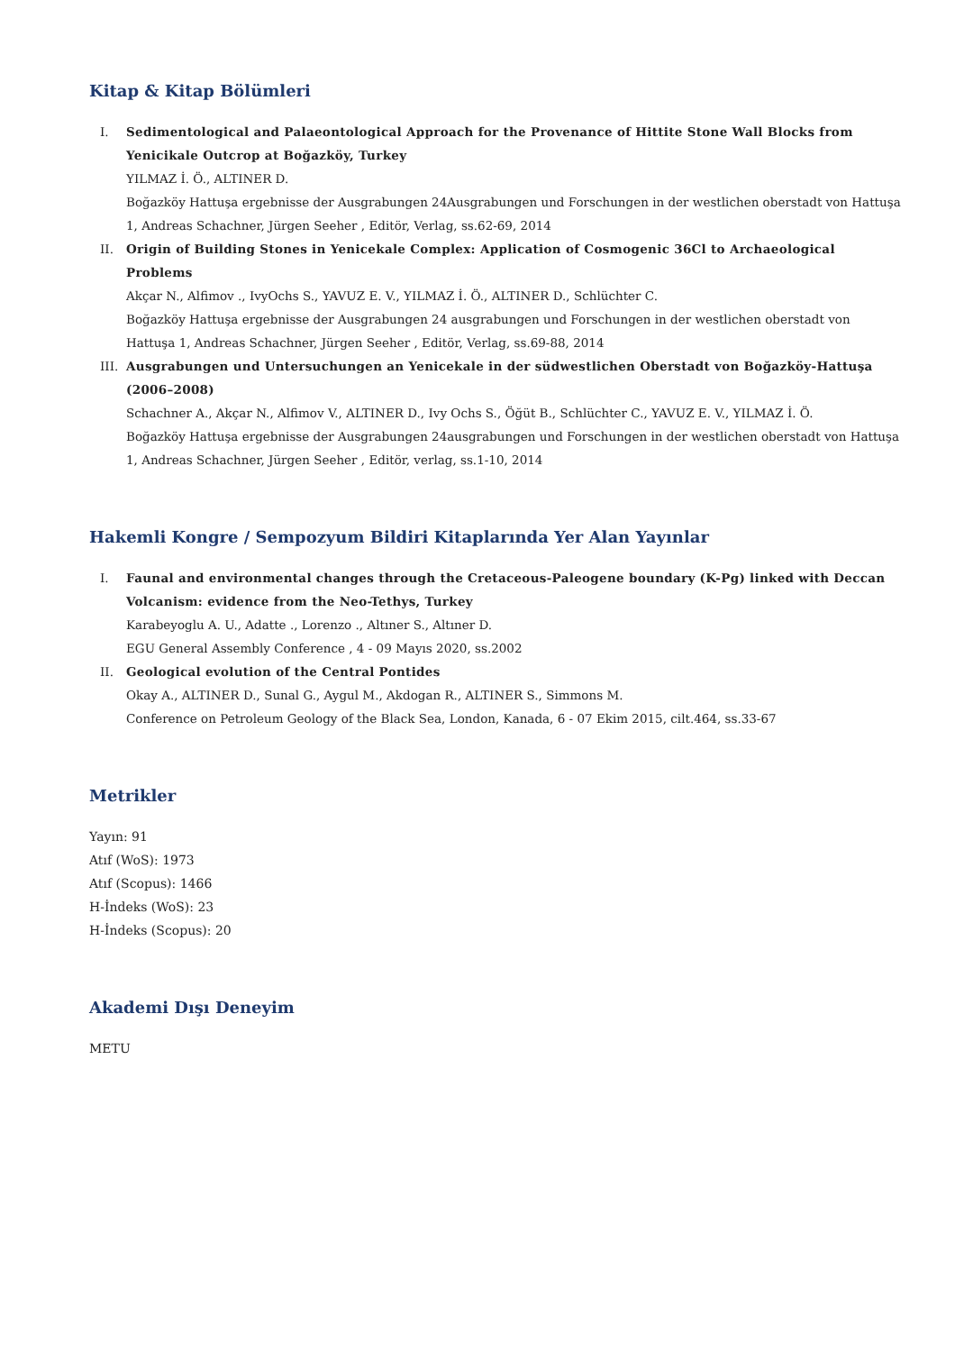Kitap & Kitap Bölümleri
I. Sedimentological and Palaeontological Approach for the Provenance of Hittite Stone Wall Blocks from Yenicikale Outcrop at Boğazköy, Turkey
YILMAZ İ. Ö., ALTINER D.
Boğazköy Hattuşa ergebnisse der Ausgrabungen 24Ausgrabungen und Forschungen in der westlichen oberstadt von Hattuşa 1, Andreas Schachner, Jürgen Seeher , Editör, Verlag, ss.62-69, 2014
II. Origin of Building Stones in Yenicekale Complex: Application of Cosmogenic 36Cl to Archaeological Problems
Akçar N., Alfimov ., IvyOchs S., YAVUZ E. V., YILMAZ İ. Ö., ALTINER D., Schlüchter C.
Boğazköy Hattuşa ergebnisse der Ausgrabungen 24 ausgrabungen und Forschungen in der westlichen oberstadt von Hattuşa 1, Andreas Schachner, Jürgen Seeher , Editör, Verlag, ss.69-88, 2014
III. Ausgrabungen und Untersuchungen an Yenicekale in der südwestlichen Oberstadt von Boğazköy-Hattuşa (2006–2008)
Schachner A., Akçar N., Alfimov V., ALTINER D., Ivy Ochs S., Öğüt B., Schlüchter C., YAVUZ E. V., YILMAZ İ. Ö.
Boğazköy Hattuşa ergebnisse der Ausgrabungen 24ausgrabungen und Forschungen in der westlichen oberstadt von Hattuşa 1, Andreas Schachner, Jürgen Seeher , Editör, verlag, ss.1-10, 2014
Hakemli Kongre / Sempozyum Bildiri Kitaplarında Yer Alan Yayınlar
I. Faunal and environmental changes through the Cretaceous-Paleogene boundary (K-Pg) linked with Deccan Volcanism: evidence from the Neo-Tethys, Turkey
Karabeyoglu A. U., Adatte ., Lorenzo ., Altıner S., Altıner D.
EGU General Assembly Conference , 4 - 09 Mayıs 2020, ss.2002
II. Geological evolution of the Central Pontides
Okay A., ALTINER D., Sunal G., Aygul M., Akdogan R., ALTINER S., Simmons M.
Conference on Petroleum Geology of the Black Sea, London, Kanada, 6 - 07 Ekim 2015, cilt.464, ss.33-67
Metrikler
Yayın: 91
Atıf (WoS): 1973
Atıf (Scopus): 1466
H-İndeks (WoS): 23
H-İndeks (Scopus): 20
Akademi Dışı Deneyim
METU